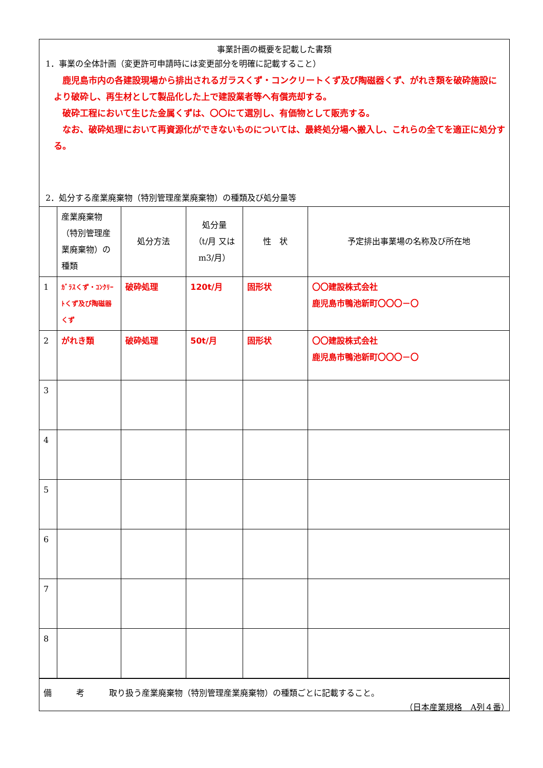事業計画の概要を記載した書類
1．事業の全体計画（変更許可申請時には変更部分を明確に記載すること）
　鹿児島市内の各建設現場から排出されるガラスくず・コンクリートくず及び陶磁器くず、がれき類を破砕施設により破砕し、再生材として製品化した上で建設業者等へ有償売却する。
　破砕工程において生じた金属くずは、〇〇にて選別し、有価物として販売する。
　なお、破砕処理において再資源化ができないものについては、最終処分場へ搬入し、これらの全てを適正に処分する。
2．処分する産業廃棄物（特別管理産業廃棄物）の種類及び処分量等
| | 産業廃棄物（特別管理産業廃棄物）の種類 | 処分方法 | 処分量 （t/月 又は m3/月） | 性 状 | 予定排出事業場の名称及び所在地 |
| 1 | ｶﾞﾗｽくず・ｺﾝｸﾘｰﾄくず及び陶磁器くず | 破砕処理 | 120t/月 | 固形状 | 〇〇建設株式会社 鹿児島市鴨池新町〇〇〇－〇 |
| 2 | がれき類 | 破砕処理 | 50t/月 | 固形状 | 〇〇建設株式会社 鹿児島市鴨池新町〇〇〇－〇 |
| 3 | | | | | |
| 4 | | | | | |
| 5 | | | | | |
| 6 | | | | | |
| 7 | | | | | |
| 8 | | | | | |
備　　　考　　　取り扱う産業廃棄物（特別管理産業廃棄物）の種類ごとに記載すること。
（日本産業規格　A列４番）